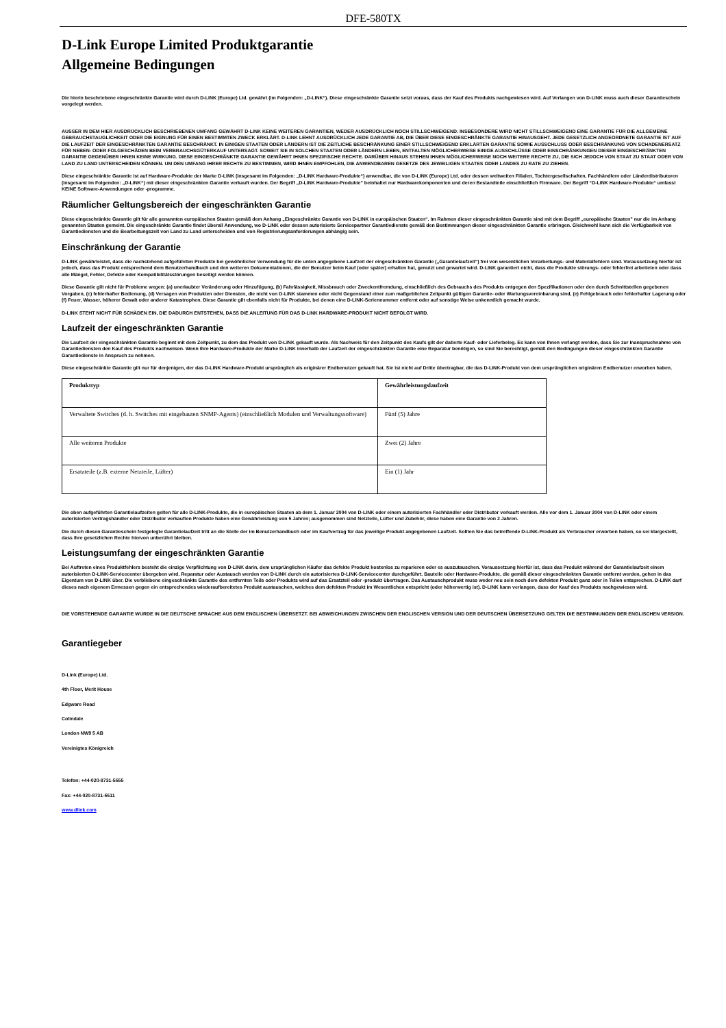DFE-580TX
D-Link Europe Limited Produktgarantie
Allgemeine Bedingungen
Die hierin beschriebene eingeschränkte Garantie wird durch D-LINK (Europe) Ltd. gewährt (im Folgenden: „D-LINK“). Diese eingeschränkte Garantie setzt voraus, dass der Kauf des Produkts nachgewiesen wird. Auf Verlangen von D-LINK muss auch dieser Garantieschein vorgelegt werden.
AUSSER IN DEM HIER AUSDRÜCKLICH BESCHRIEBENEN UMFANG GEWÄHRT D-LINK KEINE WEITEREN GARANTIEN, WEDER AUSDRÜCKLICH NOCH STILLSCHWEIGEND. INSBESONDERE WIRD NICHT STILLSCHWEIGEND EINE GARANTIE FÜR DIE ALLGEMEINE GEBRAUCHSTAUGLICHKEIT ODER DIE EIGNUNG FÜR EINEN BESTIMMTEN ZWECK ERKLÄRT. D-LINK LEHNT AUSDRÜCKLICH JEDE GARANTIE AB, DIE ÜBER DIESE EINGESCHRÄNKTE GARANTIE HINAUSGEHT. JEDE GESETZLICH ANGEORDNETE GARANTIE IST AUF DIE LAUFZEIT DER EINGESCHRÄNKTEN GARANTIE BESCHRÄNKT. IN EINIGEN STAATEN ODER LÄNDERN IST DIE ZEITLICHE BESCHRÄNKUNG EINER STILLSCHWEIGEND ERKLÄRTEN GARANTIE SOWIE AUSSCHLUSS ODER BESCHRÄNKUNG VON SCHADENERSATZ FÜR NEBEN- ODER FOLGESCHÄDEN BEIM VERBRAUCHSGÜTERKAUF UNTERSAGT. SOWEIT SIE IN SOLCHEN STAATEN ODER LÄNDERN LEBEN, ENTFALTEN MÖGLICHERWEISE EINIGE AUSSCHLÜSSE ODER EINSCHRÄNKUNGEN DIESER EINGESCHRÄNKTEN GARANTIE GEGENÜBER IHNEN KEINE WIRKUNG. DIESE EINGESCHRÄNKTE GARANTIE GEWÄHRT IHNEN SPEZIFISCHE RECHTE. DARÜBER HINAUS STEHEN IHNEN MÖGLICHERWEISE NOCH WEITERE RECHTE ZU, DIE SICH JEDOCH VON STAAT ZU STAAT ODER VON LAND ZU LAND UNTERSCHEIDEN KÖNNEN. UM DEN UMFANG IHRER RECHTE ZU BESTIMMEN, WIRD IHNEN EMPFOHLEN, DIE ANWENDBAREN GESETZE DES JEWEILIGEN STAATES ODER LANDES ZU RATE ZU ZIEHEN.
Diese eingeschränkte Garantie ist auf Hardware-Produkte der Marke D-LINK (insgesamt im Folgenden: „D-LINK Hardware-Produkte“) anwendbar, die von D-LINK (Europe) Ltd. oder dessen weltweiten Filialen, Tochtergesellschaften, Fachhändlern oder Länderdistributoren (insgesamt im Folgenden: „D-LINK“) mit dieser eingeschränkten Garantie verkauft wurden. Der Begriff „D-LINK Hardware-Produkte” beinhaltet nur Hardwarekomponenten und deren Bestandteile einschließlich Firmware. Der Begriff “D-LINK Hardware-Produkte“ umfasst KEINE Software-Anwendungen oder -programme.
Räumlicher Geltungsbereich der eingeschränkten Garantie
Diese eingeschränkte Garantie gilt für alle genannten europäischen Staaten gemäß dem Anhang „Eingeschränkte Garantie von D-LINK in europäischen Staaten“. Im Rahmen dieser eingeschränkten Garantie sind mit dem Begriff „europäische Staaten” nur die im Anhang genannten Staaten gemeint. Die eingeschränkte Garantie findet überall Anwendung, wo D-LINK oder dessen autorisierte Servicepartner Garantiedienste gemäß den Bestimmungen dieser eingeschränkten Garantie erbringen. Gleichwohl kann sich die Verfügbarkeit von Garantiediensten und die Bearbeitungszeit von Land zu Land unterscheiden und von Registrierungsanforderungen abhängig sein.
Einschränkung der Garantie
D-LINK gewährleistet, dass die nachstehend aufgeführten Produkte bei gewöhnlicher Verwendung für die unten angegebene Laufzeit der eingeschränkten Garantie („Garantielaufzeit“) frei von wesentlichen Verarbeitungs- und Materialfehlern sind. Voraussetzung hierfür ist jedoch, dass das Produkt entsprechend dem Benutzerhandbuch und den weiteren Dokumentationen, die der Benutzer beim Kauf (oder später) erhalten hat, genutzt und gewartet wird. D-LINK garantiert nicht, dass die Produkte störungs- oder fehlerfrei arbeiteten oder dass alle Mängel, Fehler, Defekte oder Kompatibilitätsstörungen beseitigt werden können.
Diese Garantie gilt nicht für Probleme wegen: (a) unerlaubter Veränderung oder Hinzufügung, (b) Fahrlässigkeit, Missbrauch oder Zweckentfremdung, einschließlich des Gebrauchs des Produkts entgegen den Spezifikationen oder den durch Schnittstellen gegebenen Vorgaben, (c) fehlerhafter Bedienung, (d) Versagen von Produkten oder Diensten, die nicht von D-LINK stammen oder nicht Gegenstand einer zum maßgeblichen Zeitpunkt gültigen Garantie- oder Wartungsvereinbarung sind, (e) Fehlgebrauch oder fehlerhafter Lagerung oder (f) Feuer, Wasser, höherer Gewalt oder anderer Katastrophen. Diese Garantie gilt ebenfalls nicht für Produkte, bei denen eine D-LINK-Seriennummer entfernt oder auf sonstige Weise unkenntlich gemacht wurde.
D-LINK STEHT NICHT FÜR SCHÄDEN EIN, DIE DADURCH ENTSTEHEN, DASS DIE ANLEITUNG FÜR DAS D-LINK HARDWARE-PRODUKT NICHT BEFOLGT WIRD.
Laufzeit der eingeschränkten Garantie
Die Laufzeit der eingeschränkten Garantie beginnt mit dem Zeitpunkt, zu dem das Produkt von D-LINK gekauft wurde. Als Nachweis für den Zeitpunkt des Kaufs gilt der datierte Kauf- oder Lieferbeleg. Es kann von Ihnen verlangt werden, dass Sie zur Inanspruchnahme von Garantiediensten den Kauf des Produkts nachweisen. Wenn Ihre Hardware-Produkte der Marke D-LINK innerhalb der Laufzeit der eingeschränkten Garantie eine Reparatur benötigen, so sind Sie berechtigt, gemäß den Bedingungen dieser eingeschränkten Garantie Garantiedienste in Anspruch zu nehmen.
Diese eingeschränkte Garantie gilt nur für denjenigen, der das D-LINK Hardware-Produkt ursprünglich als originärer Endbenutzer gekauft hat. Sie ist nicht auf Dritte übertragbar, die das D-LINK-Produkt von dem ursprünglichen originären Endbenutzer erworben haben.
| Produkttyp | Gewährleistungslaufzeit |
| --- | --- |
| Verwaltete Switches (d. h. Switches mit eingebauten SNMP-Agents) (einschließlich Modulen und Verwaltungssoftware) | Fünf (5) Jahre |
| Alle weiteren Produkte | Zwei (2) Jahre |
| Ersatzteile (z.B. externe Netzteile, Lüfter) | Ein (1) Jahr |
Die oben aufgeführten Garantielaufzeiten gelten für alle D-LINK-Produkte, die in europäischen Staaten ab dem 1. Januar 2004 von D-LINK oder einem autorisierten Fachhändler oder Distributor verkauft werden. Alle vor dem 1. Januar 2004 von D-LINK oder einem autorisierten Vertragshändler oder Distributor verkauften Produkte haben eine Gewährleistung von 5 Jahren; ausgenommen sind Netzteile, Lüfter und Zubehör, diese haben eine Garantie von 2 Jahren.
Die durch diesen Garantieschein festgelegte Garantielaufzeit tritt an die Stelle der im Benutzerhandbuch oder im Kaufvertrag für das jeweilige Produkt angegebenen Laufzeit. Sollten Sie das betreffende D-LINK-Produkt als Verbraucher erworben haben, so sei klargestellt, dass Ihre gesetzlichen Rechte hiervon unberührt bleiben.
Leistungsumfang der eingeschränkten Garantie
Bei Auftreten eines Produktfehlers besteht die einzige Verpflichtung von D-LINK darin, dem ursprünglichen Käufer das defekte Produkt kostenlos zu reparieren oder es auszutauschen. Voraussetzung hierfür ist, dass das Produkt während der Garantielaufzeit einem autorisierten D-LINK-Servicecenter übergeben wird. Reparatur oder Austausch werden von D-LINK durch ein autorisiertes D-LINK-Servicecenter durchgeführt. Bauteile oder Hardware-Produkte, die gemäß dieser eingeschränkten Garantie entfernt werden, gehen in das Eigentum von D-LINK über. Die verbliebene eingeschränkte Garantie des entfernten Teils oder Produkts wird auf das Ersatzteil oder -produkt übertragen. Das Austauschprodukt muss weder neu sein noch dem defekten Produkt ganz oder in Teilen entsprechen. D-LINK darf dieses nach eigenem Ermessen gegen ein entsprechendes wiederaufbereitetes Produkt austauschen, welches dem defekten Produkt im Wesentlichen entspricht (oder höherwertig ist). D-LINK kann verlangen, dass der Kauf des Produkts nachgewiesen wird.
DIE VORSTEHENDE GARANTIE WURDE IN DIE DEUTSCHE SPRACHE AUS DEM ENGLISCHEN ÜBERSETZT. BEI ABWEICHUNGEN ZWISCHEN DER ENGLISCHEN VERSION UND DER DEUTSCHEN ÜBERSETZUNG GELTEN DIE BESTIMMUNGEN DER ENGLISCHEN VERSION.
Garantiegeber
D-Link (Europe) Ltd.
4th Floor, Merit House
Edgware Road
Colindale
London NW9 5 AB
Vereinigtes Königreich
Telefon: +44-020-8731-5555
Fax: +44-020-8731-5511
www.dlink.com